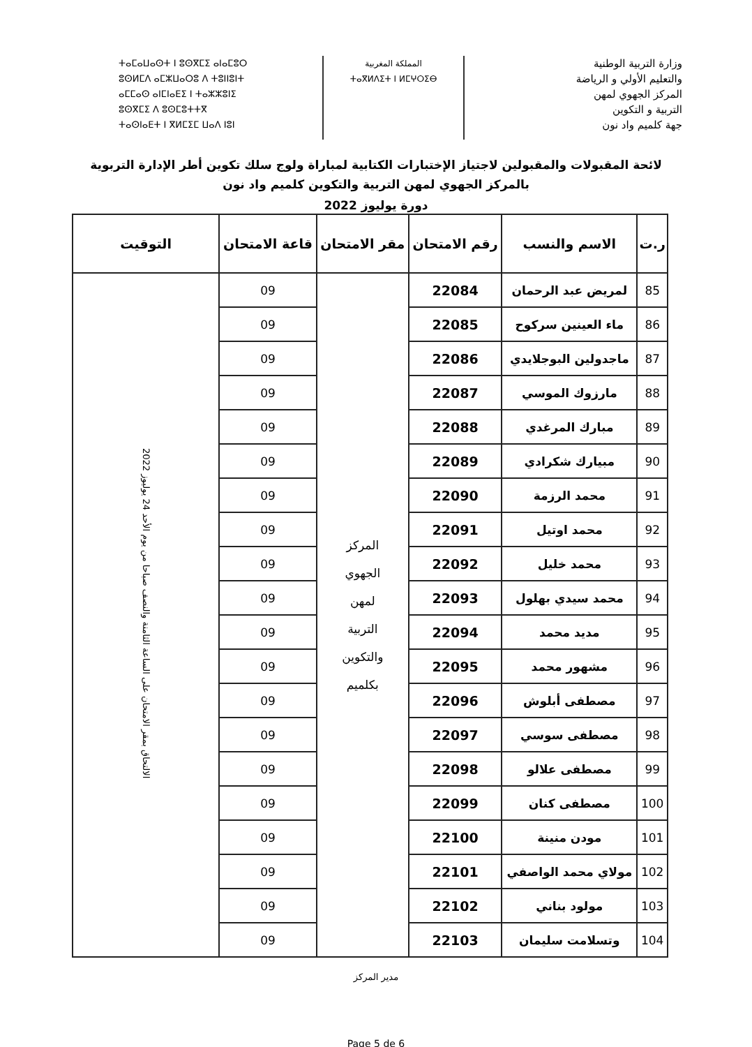وزارة التربية الوطنية
والتعليم الأولي و الرياضة
المركز الجهوي لمهن
التربية و التكوين
جهة كلميم واد نون
المملكة المغربية
ⵜⴰⴳⵍⴷⵉⵜ ⵏ ⵍⵎⵖⵔⵉⴱ
ⵜⴰⵎⴰⵡⴰⵙⵜ ⵏ ⵓⵙⴳⵎⵉ ⴰⵏⴰⵎⵓⵔ
ⵓⵙⵍⵎⴷ ⴰⵎⵣⵡⴰⵔⵓ ⴷ ⵜⵓⵏⵏⵓⵏⵜ
ⴰⵎⵎⴰⵙ ⴰⵏⵎⵏⴰⴹⵉ ⵏ ⵜⴰⵣⵣⵓⵏⵉ
ⵓⵙⴳⵎⵉ ⴷ ⵓⵙⵎⵓⵜⵜⴳ
ⵜⴰⵙⵏⴰⴹⵜ ⵏ ⴳⵍⵎⵉⵎ ⵡⴰⴷ ⵏⵓⵏ
لائحة المقبولات والمقبولين لاجتياز الإختبارات الكتابية لمباراة ولوج سلك تكوين أطر الإدارة التربوية
بالمركز الجهوي لمهن التربية والتكوين كلميم واد نون
دورة يوليوز 2022
| ر.ت | الاسم والنسب | رقم الامتحان | مقر الامتحان | قاعة الامتحان | التوقيت |
| --- | --- | --- | --- | --- | --- |
| 85 | لمريض عبد الرحمان | 22084 | المركز الجهوي لمهن التربية والتكوين بكلميم | 09 | الالتحاق بمقر الامتحان على الساعة الثامنة والنصف صباحا من يوم الأحد 24 يوليوز 2022 |
| 86 | ماء العينين سركوح | 22085 | | 09 | |
| 87 | ماجدولين البوجلايدي | 22086 | | 09 | |
| 88 | مارزوك الموسي | 22087 | | 09 | |
| 89 | مبارك المرغدي | 22088 | | 09 | |
| 90 | مبيارك شكرادي | 22089 | | 09 | |
| 91 | محمد الرزمة | 22090 | | 09 | |
| 92 | محمد اوتيل | 22091 | | 09 | |
| 93 | محمد خليل | 22092 | | 09 | |
| 94 | محمد سيدي بهلول | 22093 | | 09 | |
| 95 | مديد محمد | 22094 | | 09 | |
| 96 | مشهور محمد | 22095 | | 09 | |
| 97 | مصطفى أبلوش | 22096 | | 09 | |
| 98 | مصطفى سوسي | 22097 | | 09 | |
| 99 | مصطفى علالو | 22098 | | 09 | |
| 100 | مصطفى كنان | 22099 | | 09 | |
| 101 | مودن منينة | 22100 | | 09 | |
| 102 | مولاي محمد الواصفي | 22101 | | 09 | |
| 103 | مولود بناني | 22102 | | 09 | |
| 104 | وتسلامت سليمان | 22103 | | 09 | |
مدير المركز
Page 5 de 6